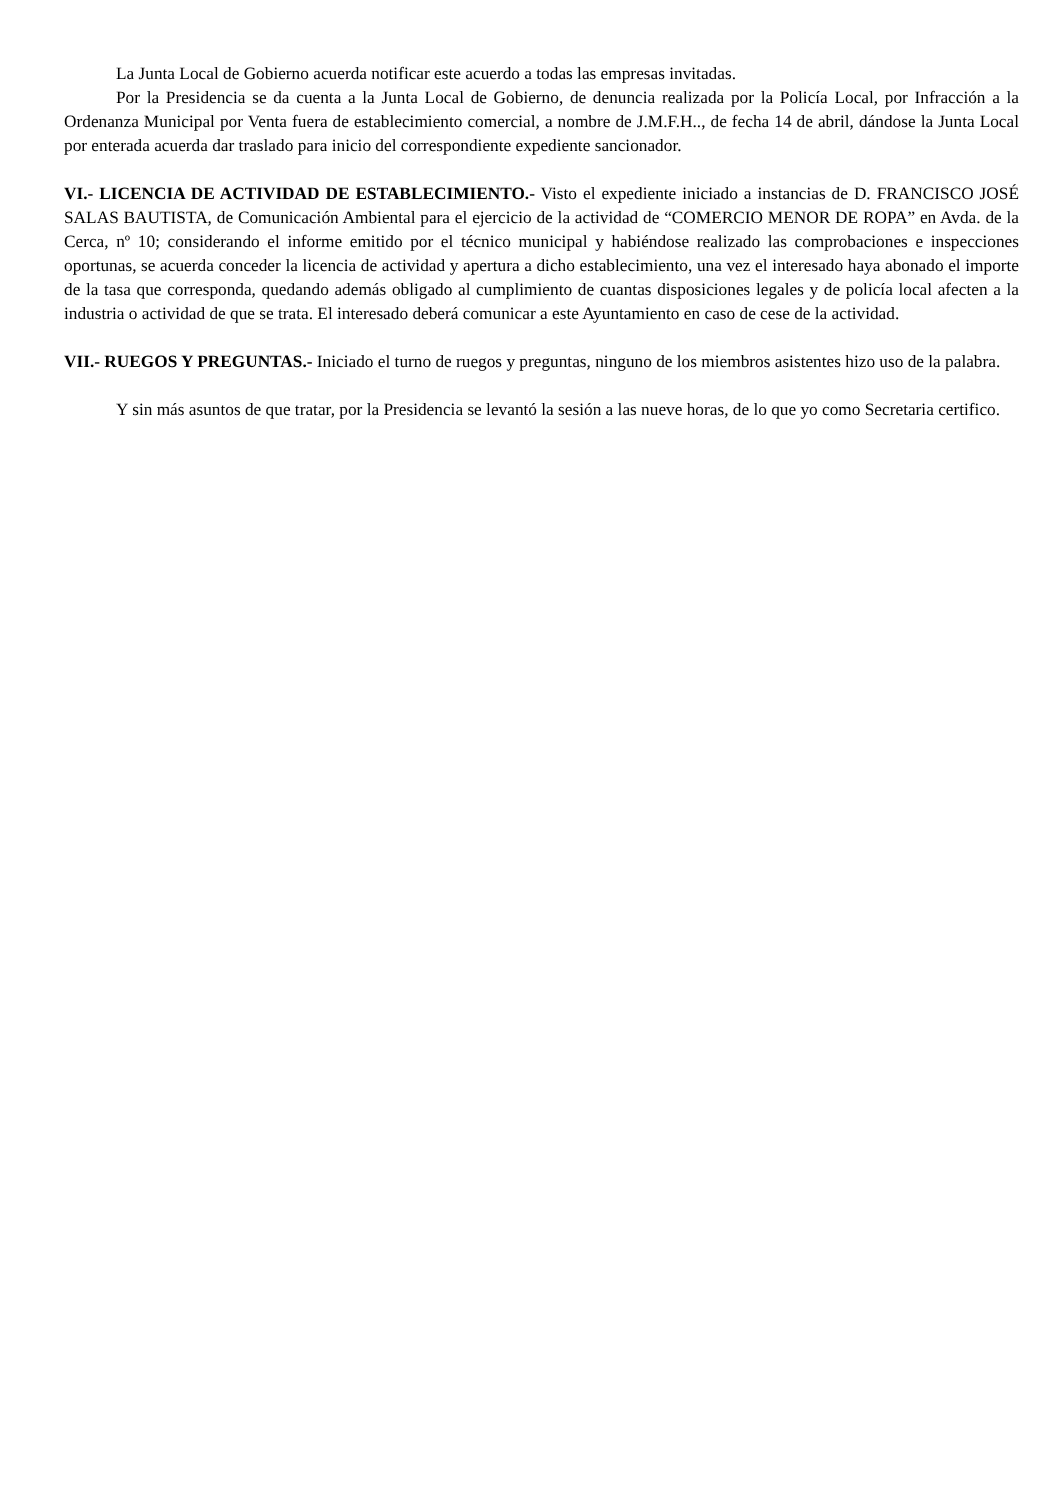La Junta Local de Gobierno acuerda notificar este acuerdo a todas las empresas invitadas.
Por la Presidencia se da cuenta a la Junta Local de Gobierno, de denuncia realizada por la Policía Local, por Infracción a la Ordenanza Municipal por Venta fuera de establecimiento comercial, a nombre de J.M.F.H.., de fecha 14 de abril, dándose la Junta Local por enterada acuerda dar traslado para inicio del correspondiente expediente sancionador.
VI.- LICENCIA DE ACTIVIDAD DE ESTABLECIMIENTO.- Visto el expediente iniciado a instancias de D. FRANCISCO JOSÉ SALAS BAUTISTA, de Comunicación Ambiental para el ejercicio de la actividad de “COMERCIO MENOR DE ROPA” en Avda. de la Cerca, nº 10; considerando el informe emitido por el técnico municipal y habiéndose realizado las comprobaciones e inspecciones oportunas, se acuerda conceder la licencia de actividad y apertura a dicho establecimiento, una vez el interesado haya abonado el importe de la tasa que corresponda, quedando además obligado al cumplimiento de cuantas disposiciones legales y de policía local afecten a la industria o actividad de que se trata. El interesado deberá comunicar a este Ayuntamiento en caso de cese de la actividad.
VII.- RUEGOS Y PREGUNTAS.- Iniciado el turno de ruegos y preguntas, ninguno de los miembros asistentes hizo uso de la palabra.
Y sin más asuntos de que tratar, por la Presidencia se levantó la sesión a las nueve horas, de lo que yo como Secretaria certifico.